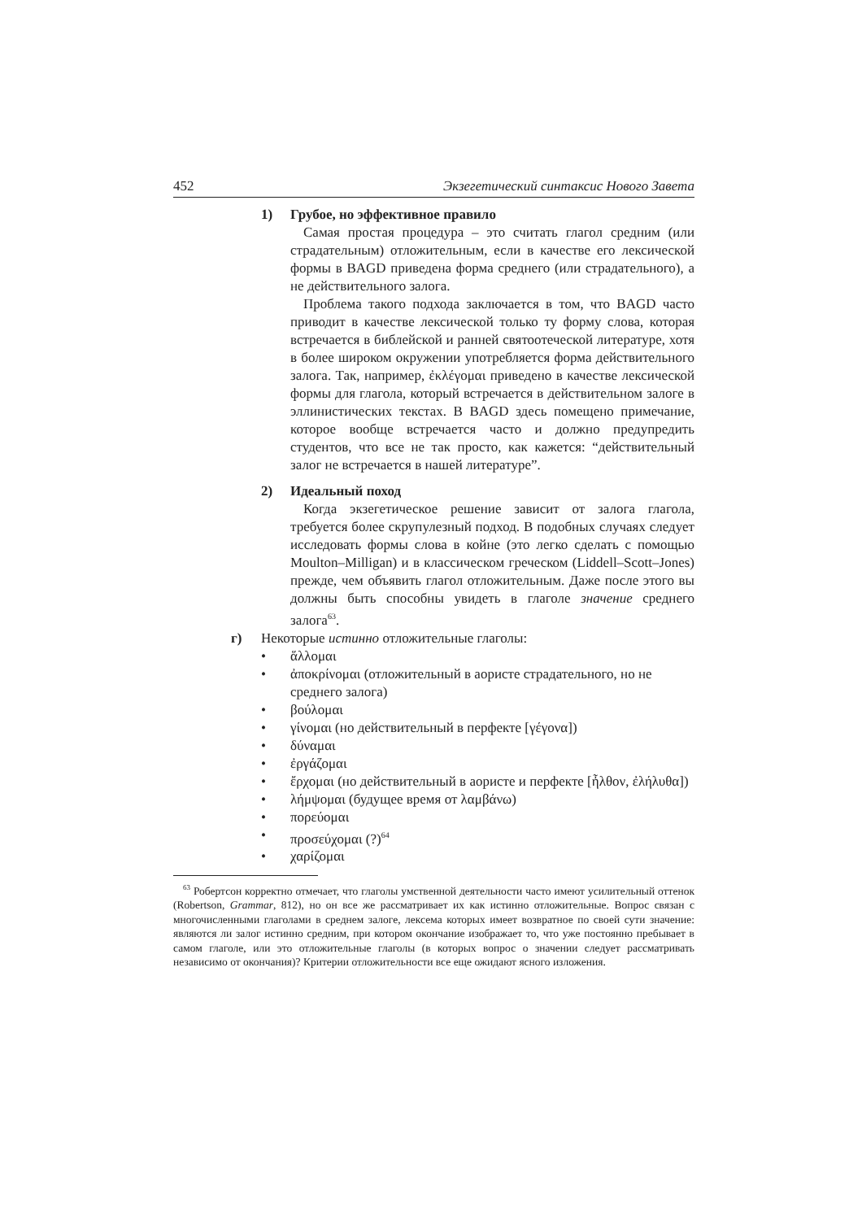452 Экзегетический синтаксис Нового Завета
1) Грубое, но эффективное правило
Самая простая процедура – это считать глагол средним (или страдательным) отложительным, если в качестве его лексической формы в BAGD приведена форма среднего (или страдательного), а не действительного залога.
Проблема такого подхода заключается в том, что BAGD часто приводит в качестве лексической только ту форму слова, которая встречается в библейской и ранней святоотеческой литературе, хотя в более широком окружении употребляется форма действительного залога. Так, например, ἐκλέγομαι приведено в качестве лексической формы для глагола, который встречается в действительном залоге в эллинистических текстах. В BAGD здесь помещено примечание, которое вообще встречается часто и должно предупредить студентов, что все не так просто, как кажется: “действительный залог не встречается в нашей литературе”.
2) Идеальный поход
Когда экзегетическое решение зависит от залога глагола, требуется более скрупулезный подход. В подобных случаях следует исследовать формы слова в койне (это легко сделать с помощью Moulton–Milligan) и в классическом греческом (Liddell–Scott–Jones) прежде, чем объявить глагол отложительным. Даже после этого вы должны быть способны увидеть в глаголе значение среднего залога<sup>63</sup>.
г) Некоторые истинно отложительные глаголы:
• ἅλλομαι
• ἀποκρίνομαι (отложительный в аористе страдательного, но не среднего залога)
• βούλομαι
• γίνομαι (но действительный в перфекте [γέγονα])
• δύναμαι
• ἐργάζομαι
• ἔρχομαι (но действительный в аористе и перфекте [ἦλθον, ἐλήλυθα])
• λήμψομαι (будущее время от λαμβάνω)
• πορεύομαι
• προσεύχομαι (?)<sup>64</sup>
• χαρίζομαι
<sup>63</sup> Робертсон корректно отмечает, что глаголы умственной деятельности часто имеют усилительный оттенок (Robertson, Grammar, 812), но он все же рассматривает их как истинно отложительные. Вопрос связан с многочисленными глаголами в среднем залоге, лексема которых имеет возвратное по своей сути значение: являются ли залог истинно средним, при котором окончание изображает то, что уже постоянно пребывает в самом глаголе, или это отложительные глаголы (в которых вопрос о значении следует рассматривать независимо от окончания)? Критерии отложительности все еще ожидают ясного изложения.